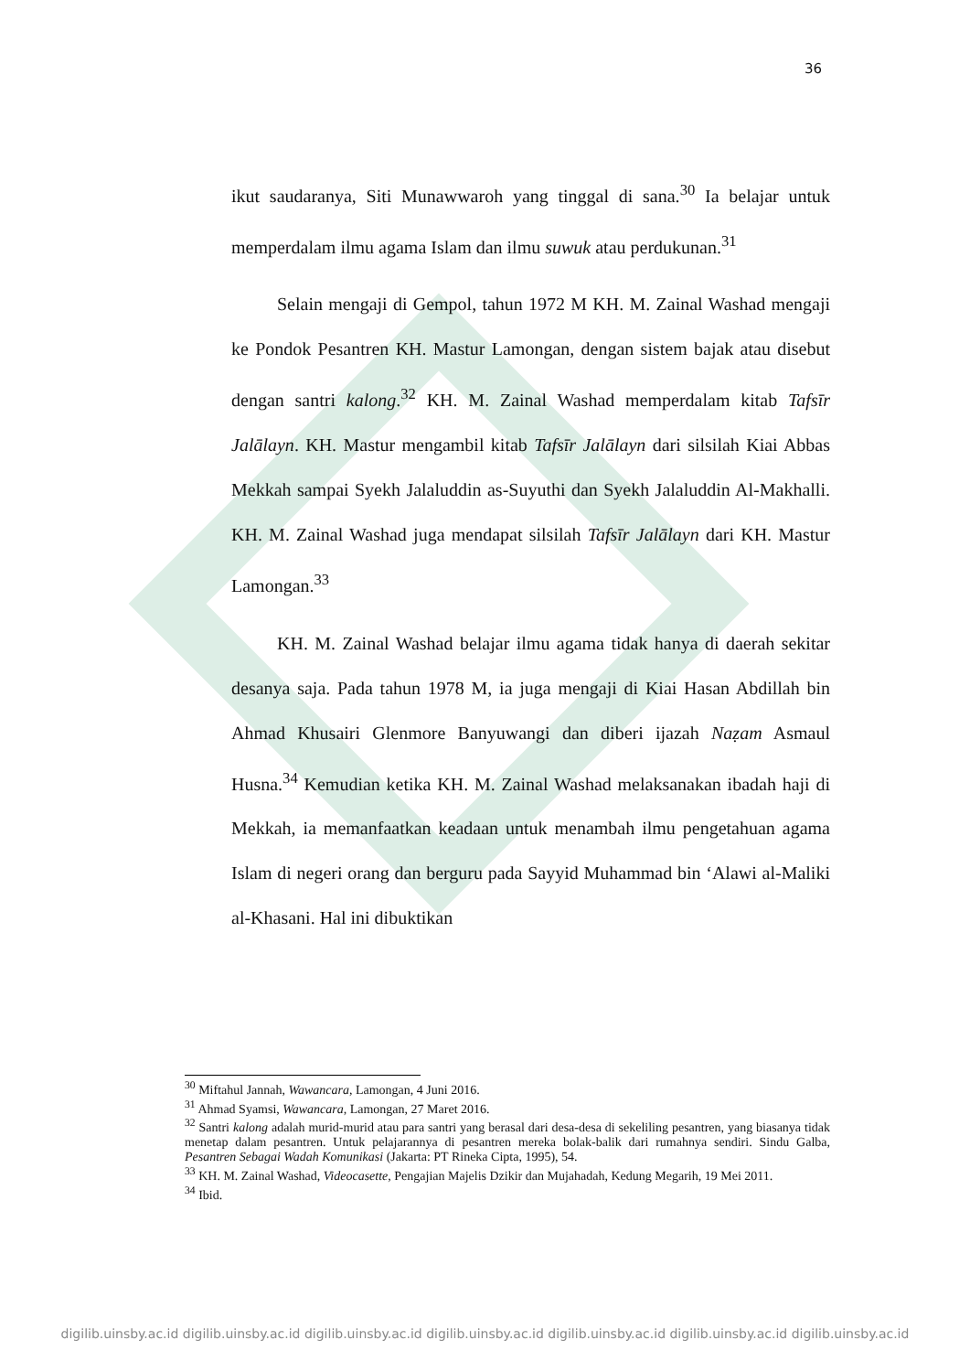36
ikut saudaranya, Siti Munawwaroh yang tinggal di sana.<sup>30</sup> Ia belajar untuk memperdalam ilmu agama Islam dan ilmu suwuk atau perdukunan.<sup>31</sup>
Selain mengaji di Gempol, tahun 1972 M KH. M. Zainal Washad mengaji ke Pondok Pesantren KH. Mastur Lamongan, dengan sistem bajak atau disebut dengan santri kalong.<sup>32</sup> KH. M. Zainal Washad memperdalam kitab Tafsīr Jalālayn. KH. Mastur mengambil kitab Tafsīr Jalālayn dari silsilah Kiai Abbas Mekkah sampai Syekh Jalaluddin as-Suyuthi dan Syekh Jalaluddin Al-Makhalli. KH. M. Zainal Washad juga mendapat silsilah Tafsīr Jalālayn dari KH. Mastur Lamongan.<sup>33</sup>
KH. M. Zainal Washad belajar ilmu agama tidak hanya di daerah sekitar desanya saja. Pada tahun 1978 M, ia juga mengaji di Kiai Hasan Abdillah bin Ahmad Khusairi Glenmore Banyuwangi dan diberi ijazah Naẓam Asmaul Husna.<sup>34</sup> Kemudian ketika KH. M. Zainal Washad melaksanakan ibadah haji di Mekkah, ia memanfaatkan keadaan untuk menambah ilmu pengetahuan agama Islam di negeri orang dan berguru pada Sayyid Muhammad bin ‘Alawi al-Maliki al-Khasani. Hal ini dibuktikan
<sup>30</sup> Miftahul Jannah, Wawancara, Lamongan, 4 Juni 2016.
<sup>31</sup> Ahmad Syamsi, Wawancara, Lamongan, 27 Maret 2016.
<sup>32</sup> Santri kalong adalah murid-murid atau para santri yang berasal dari desa-desa di sekeliling pesantren, yang biasanya tidak menetap dalam pesantren. Untuk pelajarannya di pesantren mereka bolak-balik dari rumahnya sendiri. Sindu Galba, Pesantren Sebagai Wadah Komunikasi (Jakarta: PT Rineka Cipta, 1995), 54.
<sup>33</sup> KH. M. Zainal Washad, Videocasette, Pengajian Majelis Dzikir dan Mujahadah, Kedung Megarih, 19 Mei 2011.
<sup>34</sup> Ibid.
digilib.uinsby.ac.id digilib.uinsby.ac.id digilib.uinsby.ac.id digilib.uinsby.ac.id digilib.uinsby.ac.id digilib.uinsby.ac.id digilib.uinsby.ac.id